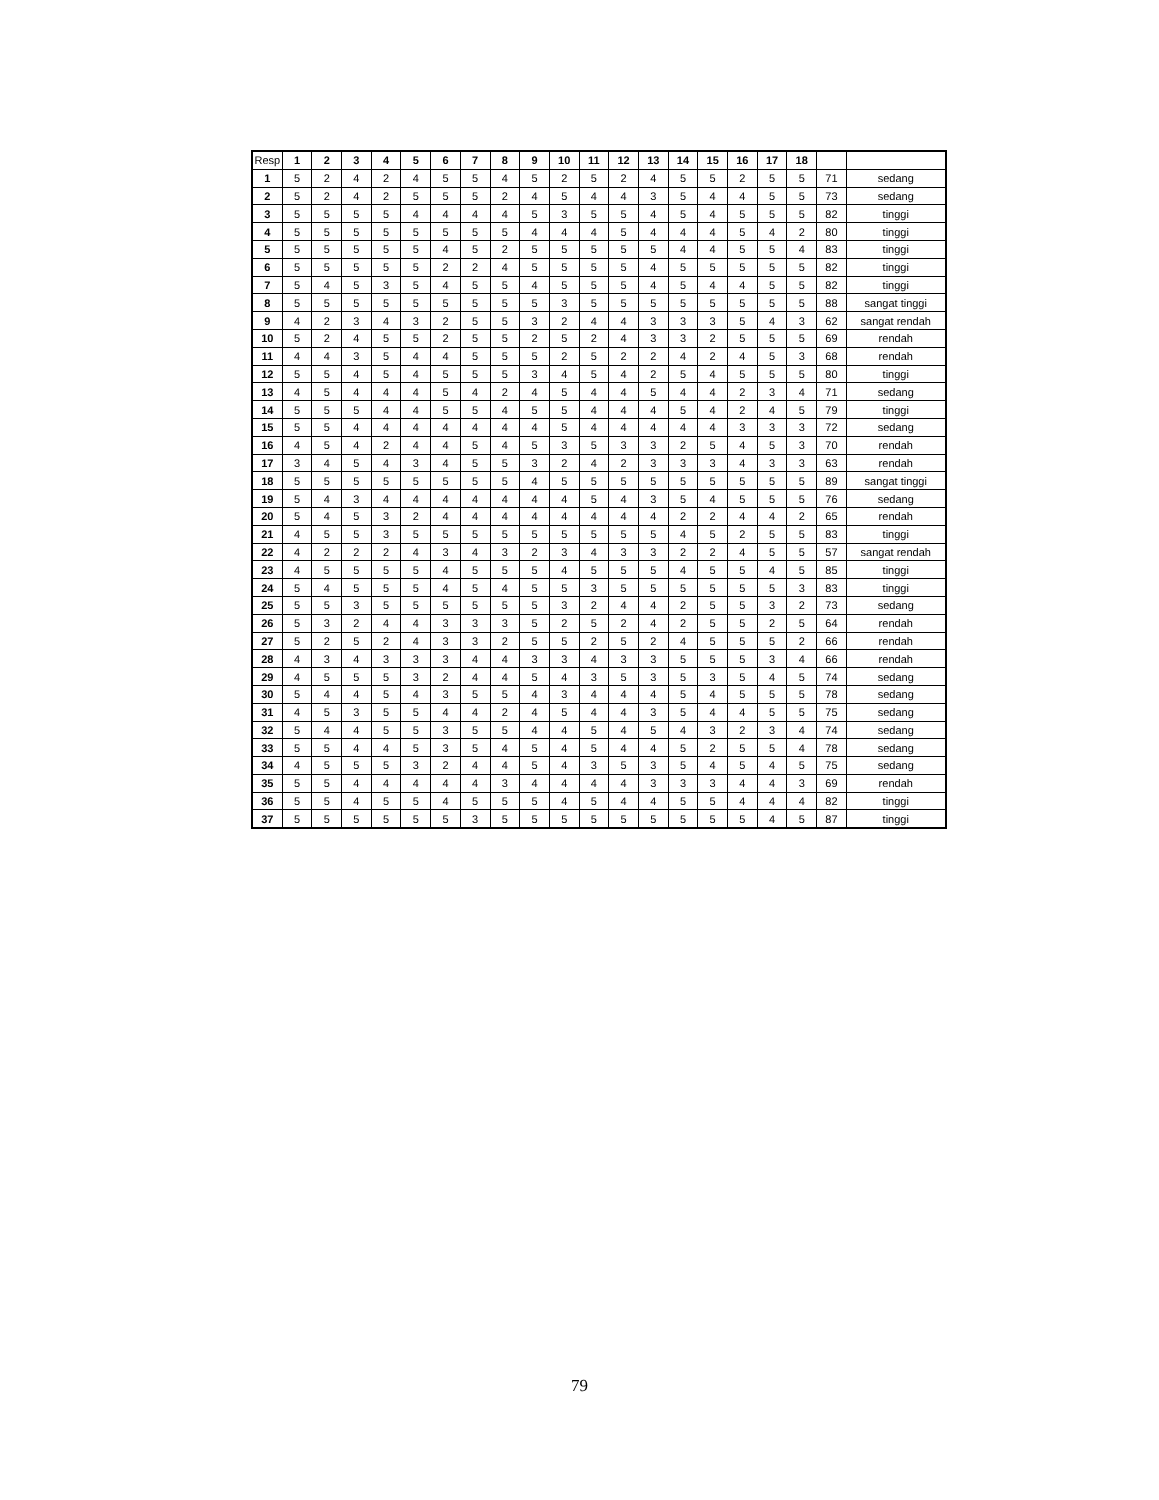| Resp | 1 | 2 | 3 | 4 | 5 | 6 | 7 | 8 | 9 | 10 | 11 | 12 | 13 | 14 | 15 | 16 | 17 | 18 | | |
| --- | --- | --- | --- | --- | --- | --- | --- | --- | --- | --- | --- | --- | --- | --- | --- | --- | --- | --- | --- | --- |
| 1 | 5 | 2 | 4 | 2 | 4 | 5 | 5 | 4 | 5 | 2 | 5 | 2 | 4 | 5 | 5 | 2 | 5 | 5 | 71 | sedang |
| 2 | 5 | 2 | 4 | 2 | 5 | 5 | 5 | 2 | 4 | 5 | 4 | 4 | 3 | 5 | 4 | 4 | 5 | 5 | 73 | sedang |
| 3 | 5 | 5 | 5 | 5 | 4 | 4 | 4 | 4 | 5 | 3 | 5 | 5 | 4 | 5 | 4 | 5 | 5 | 5 | 82 | tinggi |
| 4 | 5 | 5 | 5 | 5 | 5 | 5 | 5 | 5 | 4 | 4 | 4 | 5 | 4 | 4 | 4 | 5 | 4 | 2 | 80 | tinggi |
| 5 | 5 | 5 | 5 | 5 | 5 | 4 | 5 | 2 | 5 | 5 | 5 | 5 | 5 | 4 | 4 | 5 | 5 | 4 | 83 | tinggi |
| 6 | 5 | 5 | 5 | 5 | 5 | 2 | 2 | 4 | 5 | 5 | 5 | 5 | 4 | 5 | 5 | 5 | 5 | 5 | 82 | tinggi |
| 7 | 5 | 4 | 5 | 3 | 5 | 4 | 5 | 5 | 4 | 5 | 5 | 5 | 4 | 5 | 4 | 4 | 5 | 5 | 82 | tinggi |
| 8 | 5 | 5 | 5 | 5 | 5 | 5 | 5 | 5 | 5 | 3 | 5 | 5 | 5 | 5 | 5 | 5 | 5 | 5 | 88 | sangat tinggi |
| 9 | 4 | 2 | 3 | 4 | 3 | 2 | 5 | 5 | 3 | 2 | 4 | 4 | 3 | 3 | 3 | 5 | 4 | 3 | 62 | sangat rendah |
| 10 | 5 | 2 | 4 | 5 | 5 | 2 | 5 | 5 | 2 | 5 | 2 | 4 | 3 | 3 | 2 | 5 | 5 | 5 | 69 | rendah |
| 11 | 4 | 4 | 3 | 5 | 4 | 4 | 5 | 5 | 5 | 2 | 5 | 2 | 2 | 4 | 2 | 4 | 5 | 3 | 68 | rendah |
| 12 | 5 | 5 | 4 | 5 | 4 | 5 | 5 | 5 | 3 | 4 | 5 | 4 | 2 | 5 | 4 | 5 | 5 | 5 | 80 | tinggi |
| 13 | 4 | 5 | 4 | 4 | 4 | 5 | 4 | 2 | 4 | 5 | 4 | 4 | 5 | 4 | 4 | 2 | 3 | 4 | 71 | sedang |
| 14 | 5 | 5 | 5 | 4 | 4 | 5 | 5 | 4 | 5 | 5 | 4 | 4 | 4 | 5 | 4 | 2 | 4 | 5 | 79 | tinggi |
| 15 | 5 | 5 | 4 | 4 | 4 | 4 | 4 | 4 | 4 | 5 | 4 | 4 | 4 | 4 | 4 | 3 | 3 | 3 | 72 | sedang |
| 16 | 4 | 5 | 4 | 2 | 4 | 4 | 5 | 4 | 5 | 3 | 5 | 3 | 3 | 2 | 5 | 4 | 5 | 3 | 70 | rendah |
| 17 | 3 | 4 | 5 | 4 | 3 | 4 | 5 | 5 | 3 | 2 | 4 | 2 | 3 | 3 | 3 | 4 | 3 | 3 | 63 | rendah |
| 18 | 5 | 5 | 5 | 5 | 5 | 5 | 5 | 5 | 4 | 5 | 5 | 5 | 5 | 5 | 5 | 5 | 5 | 5 | 89 | sangat tinggi |
| 19 | 5 | 4 | 3 | 4 | 4 | 4 | 4 | 4 | 4 | 4 | 5 | 4 | 3 | 5 | 4 | 5 | 5 | 5 | 76 | sedang |
| 20 | 5 | 4 | 5 | 3 | 2 | 4 | 4 | 4 | 4 | 4 | 4 | 4 | 4 | 2 | 2 | 4 | 4 | 2 | 65 | rendah |
| 21 | 4 | 5 | 5 | 3 | 5 | 5 | 5 | 5 | 5 | 5 | 5 | 5 | 5 | 4 | 5 | 2 | 5 | 5 | 83 | tinggi |
| 22 | 4 | 2 | 2 | 2 | 4 | 3 | 4 | 3 | 2 | 3 | 4 | 3 | 3 | 2 | 2 | 4 | 5 | 5 | 57 | sangat rendah |
| 23 | 4 | 5 | 5 | 5 | 5 | 4 | 5 | 5 | 5 | 4 | 5 | 5 | 5 | 4 | 5 | 5 | 4 | 5 | 85 | tinggi |
| 24 | 5 | 4 | 5 | 5 | 5 | 4 | 5 | 4 | 5 | 5 | 3 | 5 | 5 | 5 | 5 | 5 | 5 | 3 | 83 | tinggi |
| 25 | 5 | 5 | 3 | 5 | 5 | 5 | 5 | 5 | 5 | 3 | 2 | 4 | 4 | 2 | 5 | 5 | 3 | 2 | 73 | sedang |
| 26 | 5 | 3 | 2 | 4 | 4 | 3 | 3 | 3 | 5 | 2 | 5 | 2 | 4 | 2 | 5 | 5 | 2 | 5 | 64 | rendah |
| 27 | 5 | 2 | 5 | 2 | 4 | 3 | 3 | 2 | 5 | 5 | 2 | 5 | 2 | 4 | 5 | 5 | 5 | 2 | 66 | rendah |
| 28 | 4 | 3 | 4 | 3 | 3 | 3 | 4 | 4 | 3 | 3 | 4 | 3 | 3 | 5 | 5 | 5 | 3 | 4 | 66 | rendah |
| 29 | 4 | 5 | 5 | 5 | 3 | 2 | 4 | 4 | 5 | 4 | 3 | 5 | 3 | 5 | 3 | 5 | 4 | 5 | 74 | sedang |
| 30 | 5 | 4 | 4 | 5 | 4 | 3 | 5 | 5 | 4 | 3 | 4 | 4 | 4 | 5 | 4 | 5 | 5 | 5 | 78 | sedang |
| 31 | 4 | 5 | 3 | 5 | 5 | 4 | 4 | 2 | 4 | 5 | 4 | 4 | 3 | 5 | 4 | 4 | 5 | 5 | 75 | sedang |
| 32 | 5 | 4 | 4 | 5 | 5 | 3 | 5 | 5 | 4 | 4 | 5 | 4 | 5 | 4 | 3 | 2 | 3 | 4 | 74 | sedang |
| 33 | 5 | 5 | 4 | 4 | 5 | 3 | 5 | 4 | 5 | 4 | 5 | 4 | 4 | 5 | 2 | 5 | 5 | 4 | 78 | sedang |
| 34 | 4 | 5 | 5 | 5 | 3 | 2 | 4 | 4 | 5 | 4 | 3 | 5 | 3 | 5 | 4 | 5 | 4 | 5 | 75 | sedang |
| 35 | 5 | 5 | 4 | 4 | 4 | 4 | 4 | 3 | 4 | 4 | 4 | 4 | 3 | 3 | 3 | 4 | 4 | 3 | 69 | rendah |
| 36 | 5 | 5 | 4 | 5 | 5 | 4 | 5 | 5 | 5 | 4 | 5 | 4 | 4 | 5 | 5 | 4 | 4 | 4 | 82 | tinggi |
| 37 | 5 | 5 | 5 | 5 | 5 | 5 | 3 | 5 | 5 | 5 | 5 | 5 | 5 | 5 | 5 | 5 | 4 | 5 | 87 | tinggi |
79